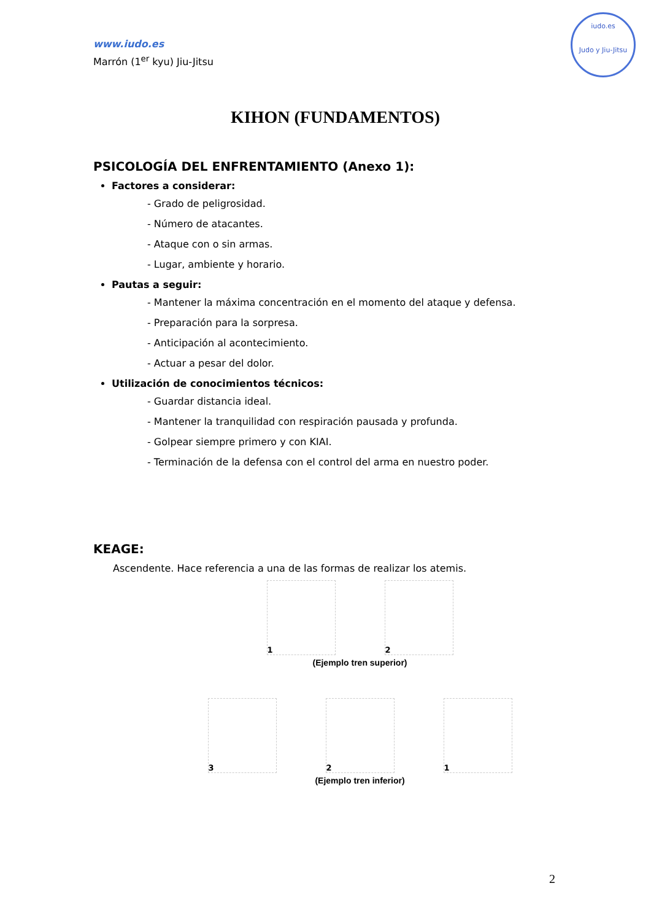iudo.es
Judo y Jiu-Jitsu
www.iudo.es
Marrón (1<sup>er</sup> kyu) Jiu-Jitsu
KIHON (FUNDAMENTOS)
PSICOLOGÍA DEL ENFRENTAMIENTO (Anexo 1):
Factores a considerar:
- Grado de peligrosidad.
- Número de atacantes.
- Ataque con o sin armas.
- Lugar, ambiente y horario.
Pautas a seguir:
- Mantener la máxima concentración en el momento del ataque y defensa.
- Preparación para la sorpresa.
- Anticipación al acontecimiento.
- Actuar a pesar del dolor.
Utilización de conocimientos técnicos:
- Guardar distancia ideal.
- Mantener la tranquilidad con respiración pausada y profunda.
- Golpear siempre primero y con KIAI.
- Terminación de la defensa con el control del arma en nuestro poder.
KEAGE:
Ascendente. Hace referencia a una de las formas de realizar los atemis.
1 2
(Ejemplo tren superior)
3 2 1
(Ejemplo tren inferior)
2